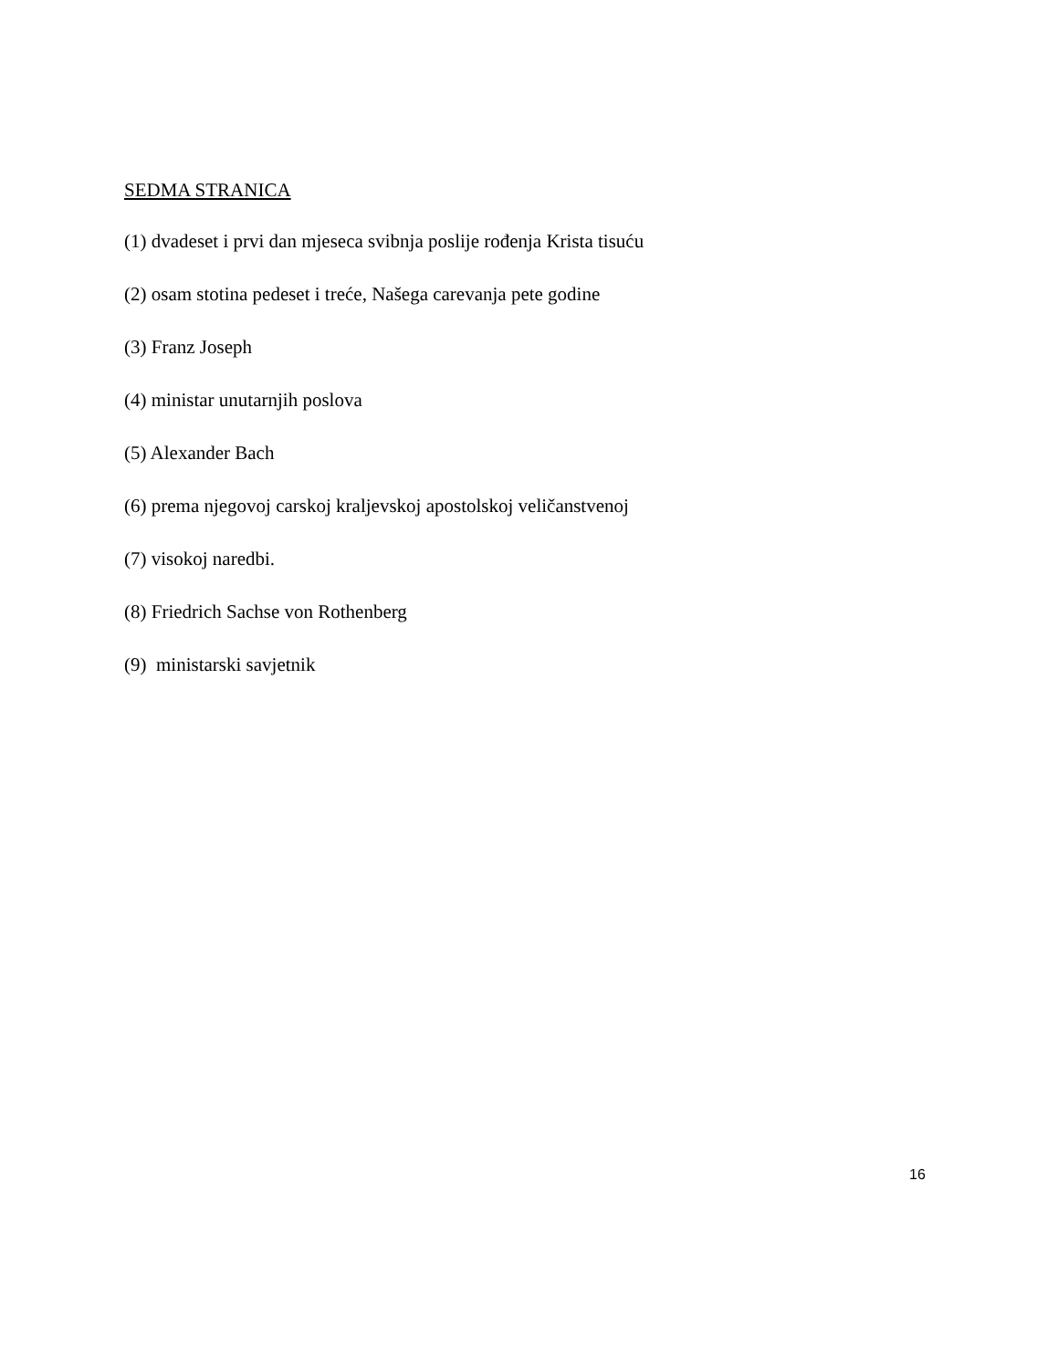SEDMA STRANICA
(1) dvadeset i prvi dan mjeseca svibnja poslije rođenja Krista tisuću
(2) osam stotina pedeset i treće, Našega carevanja pete godine
(3) Franz Joseph
(4) ministar unutarnjih poslova
(5) Alexander Bach
(6) prema njegovoj carskoj kraljevskoj apostolskoj veličanstvenoj
(7) visokoj naredbi.
(8) Friedrich Sachse von Rothenberg
(9) ministarski savjetnik
16